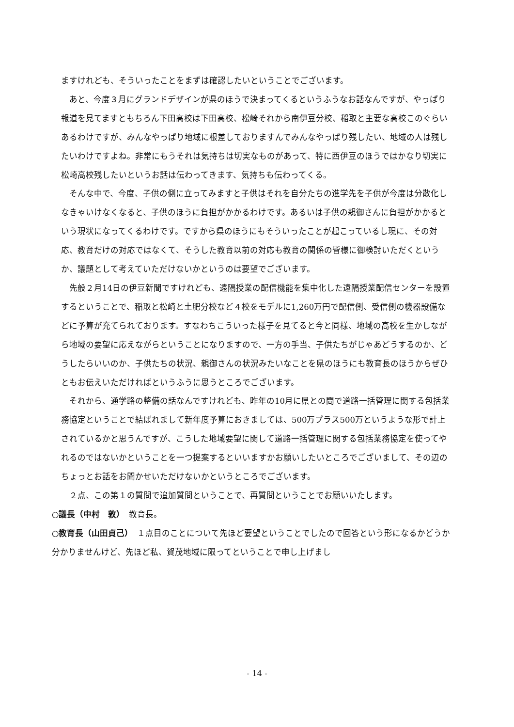ますけれども、そういったことをまずは確認したいということでございます。
あと、今度３月にグランドデザインが県のほうで決まってくるというふうなお話なんですが、やっぱり報道を見てますともちろん下田高校は下田高校、松崎それから南伊豆分校、稲取と主要な高校このぐらいあるわけですが、みんなやっぱり地域に根差しておりますんでみんなやっぱり残したい、地域の人は残したいわけですよね。非常にもうそれは気持ちは切実なものがあって、特に西伊豆のほうではかなり切実に松崎高校残したいというお話は伝わってきます、気持ちも伝わってくる。
そんな中で、今度、子供の側に立ってみますと子供はそれを自分たちの進学先を子供が今度は分散化しなきゃいけなくなると、子供のほうに負担がかかるわけです。あるいは子供の親御さんに負担がかかるという現状になってくるわけです。ですから県のほうにもそういったことが起こっているし現に、その対応、教育だけの対応ではなくて、そうした教育以前の対応も教育の関係の皆様に御検討いただくというか、議題として考えていただけないかというのは要望でございます。
先般２月14日の伊豆新聞ですけれども、遠隔授業の配信機能を集中化した遠隔授業配信センターを設置するということで、稲取と松崎と土肥分校など４校をモデルに1,260万円で配信側、受信側の機器設備などに予算が充てられております。すなわちこういった様子を見てると今と同様、地域の高校を生かしながら地域の要望に応えながらということになりますので、一方の手当、子供たちがじゃあどうするのか、どうしたらいいのか、子供たちの状況、親御さんの状況みたいなことを県のほうにも教育長のほうからぜひともお伝えいただければというふうに思うところでございます。
それから、通学路の整備の話なんですけれども、昨年の10月に県との間で道路一括管理に関する包括業務協定ということで結ばれまして新年度予算におきましては、500万プラス500万というような形で計上されているかと思うんですが、こうした地域要望に関して道路一括管理に関する包括業務協定を使ってやれるのではないかということを一つ提案するといいますかお願いしたいところでございまして、その辺のちょっとお話をお聞かせいただけないかというところでございます。
２点、この第１の質問で追加質問ということで、再質問ということでお願いいたします。
○議長（中村　敦）　教育長。
○教育長（山田貞己）　１点目のことについて先ほど要望ということでしたので回答という形になるかどうか分かりませんけど、先ほど私、賀茂地域に限ってということで申し上げまし
- 14 -